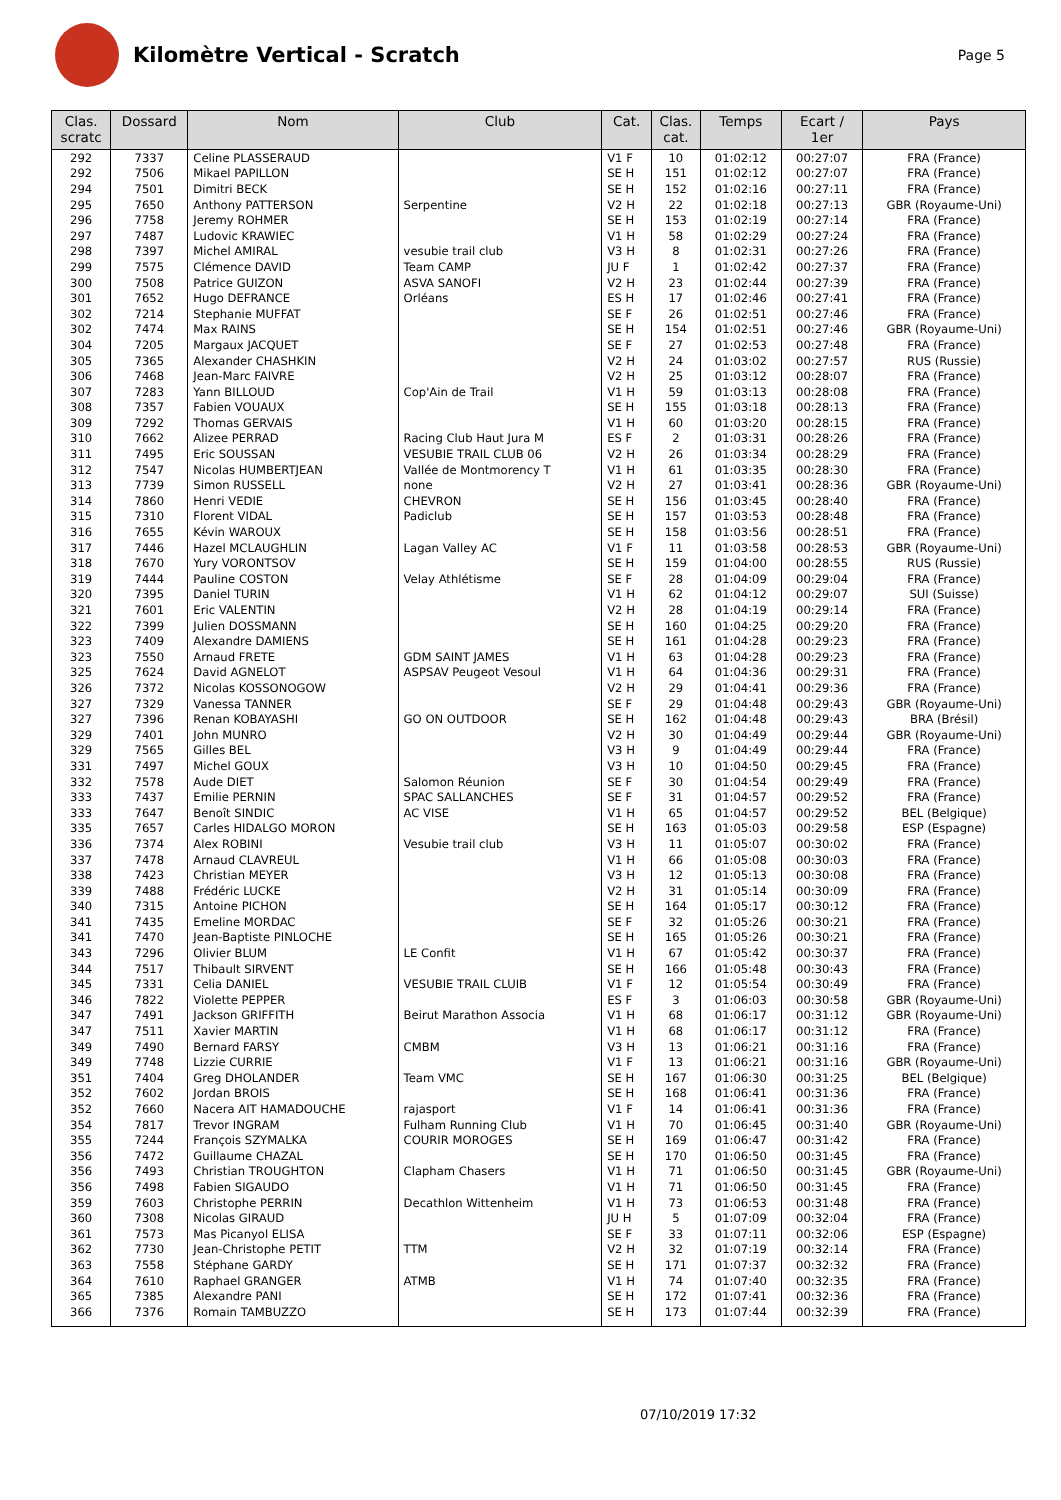Kilomètre Vertical - Scratch
Page 5
| Clas. scratc | Dossard | Nom | Club | Cat. | Clas. cat. | Temps | Ecart / 1er | Pays |
| --- | --- | --- | --- | --- | --- | --- | --- | --- |
| 292 | 7337 | Celine PLASSERAUD | | V1 F | 10 | 01:02:12 | 00:27:07 | FRA (France) |
| 292 | 7506 | Mikael PAPILLON | | SE H | 151 | 01:02:12 | 00:27:07 | FRA (France) |
| 294 | 7501 | Dimitri BECK | | SE H | 152 | 01:02:16 | 00:27:11 | FRA (France) |
| 295 | 7650 | Anthony PATTERSON | Serpentine | V2 H | 22 | 01:02:18 | 00:27:13 | GBR (Royaume-Uni) |
| 296 | 7758 | Jeremy ROHMER | | SE H | 153 | 01:02:19 | 00:27:14 | FRA (France) |
| 297 | 7487 | Ludovic KRAWIEC | | V1 H | 58 | 01:02:29 | 00:27:24 | FRA (France) |
| 298 | 7397 | Michel AMIRAL | vesubie trail club | V3 H | 8 | 01:02:31 | 00:27:26 | FRA (France) |
| 299 | 7575 | Clémence DAVID | Team CAMP | JU F | 1 | 01:02:42 | 00:27:37 | FRA (France) |
| 300 | 7508 | Patrice GUIZON | ASVA SANOFI | V2 H | 23 | 01:02:44 | 00:27:39 | FRA (France) |
| 301 | 7652 | Hugo DEFRANCE | Orléans | ES H | 17 | 01:02:46 | 00:27:41 | FRA (France) |
| 302 | 7214 | Stephanie MUFFAT | | SE F | 26 | 01:02:51 | 00:27:46 | FRA (France) |
| 302 | 7474 | Max RAINS | | SE H | 154 | 01:02:51 | 00:27:46 | GBR (Royaume-Uni) |
| 304 | 7205 | Margaux JACQUET | | SE F | 27 | 01:02:53 | 00:27:48 | FRA (France) |
| 305 | 7365 | Alexander CHASHKIN | | V2 H | 24 | 01:03:02 | 00:27:57 | RUS (Russie) |
| 306 | 7468 | Jean-Marc FAIVRE | | V2 H | 25 | 01:03:12 | 00:28:07 | FRA (France) |
| 307 | 7283 | Yann BILLOUD | Cop'Ain de Trail | V1 H | 59 | 01:03:13 | 00:28:08 | FRA (France) |
| 308 | 7357 | Fabien VOUAUX | | SE H | 155 | 01:03:18 | 00:28:13 | FRA (France) |
| 309 | 7292 | Thomas GERVAIS | | V1 H | 60 | 01:03:20 | 00:28:15 | FRA (France) |
| 310 | 7662 | Alizee PERRAD | Racing Club Haut Jura M | ES F | 2 | 01:03:31 | 00:28:26 | FRA (France) |
| 311 | 7495 | Eric SOUSSAN | VESUBIE TRAIL CLUB 06 | V2 H | 26 | 01:03:34 | 00:28:29 | FRA (France) |
| 312 | 7547 | Nicolas HUMBERTJEAN | Vallée de Montmorency T | V1 H | 61 | 01:03:35 | 00:28:30 | FRA (France) |
| 313 | 7739 | Simon RUSSELL | none | V2 H | 27 | 01:03:41 | 00:28:36 | GBR (Royaume-Uni) |
| 314 | 7860 | Henri VEDIE | CHEVRON | SE H | 156 | 01:03:45 | 00:28:40 | FRA (France) |
| 315 | 7310 | Florent VIDAL | Padiclub | SE H | 157 | 01:03:53 | 00:28:48 | FRA (France) |
| 316 | 7655 | Kévin WAROUX | | SE H | 158 | 01:03:56 | 00:28:51 | FRA (France) |
| 317 | 7446 | Hazel MCLAUGHLIN | Lagan Valley AC | V1 F | 11 | 01:03:58 | 00:28:53 | GBR (Royaume-Uni) |
| 318 | 7670 | Yury VORONTSOV | | SE H | 159 | 01:04:00 | 00:28:55 | RUS (Russie) |
| 319 | 7444 | Pauline COSTON | Velay Athlétisme | SE F | 28 | 01:04:09 | 00:29:04 | FRA (France) |
| 320 | 7395 | Daniel TURIN | | V1 H | 62 | 01:04:12 | 00:29:07 | SUI (Suisse) |
| 321 | 7601 | Eric VALENTIN | | V2 H | 28 | 01:04:19 | 00:29:14 | FRA (France) |
| 322 | 7399 | Julien DOSSMANN | | SE H | 160 | 01:04:25 | 00:29:20 | FRA (France) |
| 323 | 7409 | Alexandre DAMIENS | | SE H | 161 | 01:04:28 | 00:29:23 | FRA (France) |
| 323 | 7550 | Arnaud FRETE | GDM SAINT JAMES | V1 H | 63 | 01:04:28 | 00:29:23 | FRA (France) |
| 325 | 7624 | David AGNELOT | ASPSAV Peugeot Vesoul | V1 H | 64 | 01:04:36 | 00:29:31 | FRA (France) |
| 326 | 7372 | Nicolas KOSSONOGOW | | V2 H | 29 | 01:04:41 | 00:29:36 | FRA (France) |
| 327 | 7329 | Vanessa TANNER | | SE F | 29 | 01:04:48 | 00:29:43 | GBR (Royaume-Uni) |
| 327 | 7396 | Renan KOBAYASHI | GO ON OUTDOOR | SE H | 162 | 01:04:48 | 00:29:43 | BRA (Brésil) |
| 329 | 7401 | John MUNRO | | V2 H | 30 | 01:04:49 | 00:29:44 | GBR (Royaume-Uni) |
| 329 | 7565 | Gilles BEL | | V3 H | 9 | 01:04:49 | 00:29:44 | FRA (France) |
| 331 | 7497 | Michel GOUX | | V3 H | 10 | 01:04:50 | 00:29:45 | FRA (France) |
| 332 | 7578 | Aude DIET | Salomon Réunion | SE F | 30 | 01:04:54 | 00:29:49 | FRA (France) |
| 333 | 7437 | Emilie PERNIN | SPAC SALLANCHES | SE F | 31 | 01:04:57 | 00:29:52 | FRA (France) |
| 333 | 7647 | Benoît SINDIC | AC VISE | V1 H | 65 | 01:04:57 | 00:29:52 | BEL (Belgique) |
| 335 | 7657 | Carles HIDALGO MORON | | SE H | 163 | 01:05:03 | 00:29:58 | ESP (Espagne) |
| 336 | 7374 | Alex ROBINI | Vesubie trail club | V3 H | 11 | 01:05:07 | 00:30:02 | FRA (France) |
| 337 | 7478 | Arnaud CLAVREUL | | V1 H | 66 | 01:05:08 | 00:30:03 | FRA (France) |
| 338 | 7423 | Christian MEYER | | V3 H | 12 | 01:05:13 | 00:30:08 | FRA (France) |
| 339 | 7488 | Frédéric LUCKE | | V2 H | 31 | 01:05:14 | 00:30:09 | FRA (France) |
| 340 | 7315 | Antoine PICHON | | SE H | 164 | 01:05:17 | 00:30:12 | FRA (France) |
| 341 | 7435 | Emeline MORDAC | | SE F | 32 | 01:05:26 | 00:30:21 | FRA (France) |
| 341 | 7470 | Jean-Baptiste PINLOCHE | | SE H | 165 | 01:05:26 | 00:30:21 | FRA (France) |
| 343 | 7296 | Olivier BLUM | LE Confit | V1 H | 67 | 01:05:42 | 00:30:37 | FRA (France) |
| 344 | 7517 | Thibault SIRVENT | | SE H | 166 | 01:05:48 | 00:30:43 | FRA (France) |
| 345 | 7331 | Celia DANIEL | VESUBIE TRAIL CLUIB | V1 F | 12 | 01:05:54 | 00:30:49 | FRA (France) |
| 346 | 7822 | Violette PEPPER | | ES F | 3 | 01:06:03 | 00:30:58 | GBR (Royaume-Uni) |
| 347 | 7491 | Jackson GRIFFITH | Beirut Marathon Associa | V1 H | 68 | 01:06:17 | 00:31:12 | GBR (Royaume-Uni) |
| 347 | 7511 | Xavier MARTIN | | V1 H | 68 | 01:06:17 | 00:31:12 | FRA (France) |
| 349 | 7490 | Bernard FARSY | CMBM | V3 H | 13 | 01:06:21 | 00:31:16 | FRA (France) |
| 349 | 7748 | Lizzie CURRIE | | V1 F | 13 | 01:06:21 | 00:31:16 | GBR (Royaume-Uni) |
| 351 | 7404 | Greg DHOLANDER | Team VMC | SE H | 167 | 01:06:30 | 00:31:25 | BEL (Belgique) |
| 352 | 7602 | Jordan BROIS | | SE H | 168 | 01:06:41 | 00:31:36 | FRA (France) |
| 352 | 7660 | Nacera AIT HAMADOUCHE | rajasport | V1 F | 14 | 01:06:41 | 00:31:36 | FRA (France) |
| 354 | 7817 | Trevor INGRAM | Fulham Running Club | V1 H | 70 | 01:06:45 | 00:31:40 | GBR (Royaume-Uni) |
| 355 | 7244 | François SZYMALKA | COURIR MOROGES | SE H | 169 | 01:06:47 | 00:31:42 | FRA (France) |
| 356 | 7472 | Guillaume CHAZAL | | SE H | 170 | 01:06:50 | 00:31:45 | FRA (France) |
| 356 | 7493 | Christian TROUGHTON | Clapham Chasers | V1 H | 71 | 01:06:50 | 00:31:45 | GBR (Royaume-Uni) |
| 356 | 7498 | Fabien SIGAUDO | | V1 H | 71 | 01:06:50 | 00:31:45 | FRA (France) |
| 359 | 7603 | Christophe PERRIN | Decathlon Wittenheim | V1 H | 73 | 01:06:53 | 00:31:48 | FRA (France) |
| 360 | 7308 | Nicolas GIRAUD | | JU H | 5 | 01:07:09 | 00:32:04 | FRA (France) |
| 361 | 7573 | Mas Picanyol ELISA | | SE F | 33 | 01:07:11 | 00:32:06 | ESP (Espagne) |
| 362 | 7730 | Jean-Christophe PETIT | TTM | V2 H | 32 | 01:07:19 | 00:32:14 | FRA (France) |
| 363 | 7558 | Stéphane GARDY | | SE H | 171 | 01:07:37 | 00:32:32 | FRA (France) |
| 364 | 7610 | Raphael GRANGER | ATMB | V1 H | 74 | 01:07:40 | 00:32:35 | FRA (France) |
| 365 | 7385 | Alexandre PANI | | SE H | 172 | 01:07:41 | 00:32:36 | FRA (France) |
| 366 | 7376 | Romain TAMBUZZO | | SE H | 173 | 01:07:44 | 00:32:39 | FRA (France) |
07/10/2019 17:32